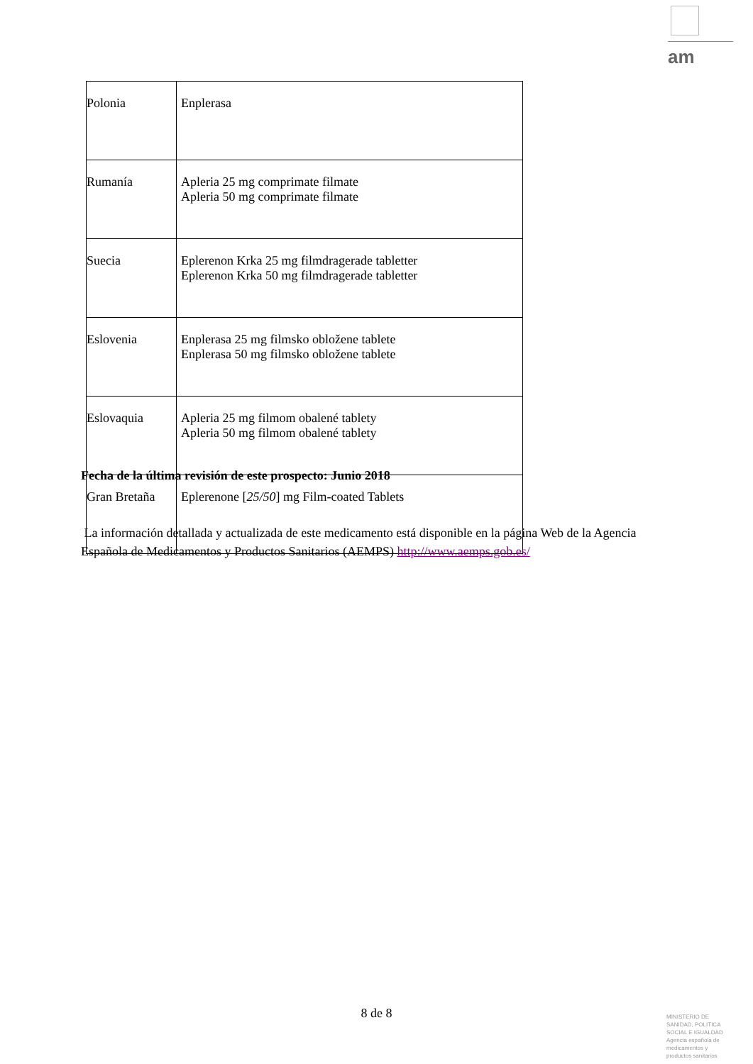am
| Polonia | Enplerasa |
| Rumanía | Apleria 25 mg comprimate filmate Apleria 50 mg comprimate filmate |
| Suecia | Eplerenon Krka 25 mg filmdragerade tabletter Eplerenon Krka 50 mg filmdragerade tabletter |
| Eslovenia | Enplerasa 25 mg filmsko obložene tablete Enplerasa 50 mg filmsko obložene tablete |
| Eslovaquia | Apleria 25 mg filmom obalené tablety Apleria 50 mg filmom obalené tablety |
| Gran Bretaña | Eplerenone [ 25/50 ] mg Film-coated Tablets |
Fecha de la última revisión de este prospecto: Junio 2018
La información detallada y actualizada de este medicamento está disponible en la página Web de la Agencia Española de Medicamentos y Productos Sanitarios (AEMPS) http://www.aemps.gob.es/
8 de 8
MINISTERIO DE
SANIDAD, POLITICA
SOCIAL E IGUALDAD
Agencia española de
medicamentos y
productos sanitarios